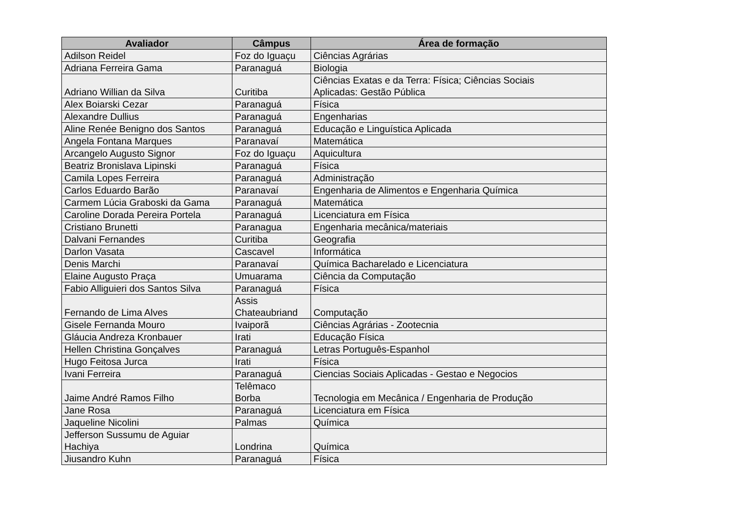| Avaliador | Câmpus | Área de formação |
| --- | --- | --- |
| Adilson Reidel | Foz do Iguaçu | Ciências Agrárias |
| Adriana Ferreira Gama | Paranaguá | Biologia |
| Adriano Willian da Silva | Curitiba | Ciências Exatas e da Terra: Física; Ciências Sociais Aplicadas: Gestão Pública |
| Alex Boiarski Cezar | Paranaguá | Física |
| Alexandre Dullius | Paranaguá | Engenharias |
| Aline Renée Benigno dos Santos | Paranaguá | Educação e Linguística Aplicada |
| Angela Fontana Marques | Paranavaí | Matemática |
| Arcangelo Augusto Signor | Foz do Iguaçu | Aquicultura |
| Beatriz Bronislava Lipinski | Paranaguá | Física |
| Camila Lopes Ferreira | Paranaguá | Administração |
| Carlos Eduardo Barão | Paranavaí | Engenharia de Alimentos e Engenharia Química |
| Carmem Lúcia Graboski da Gama | Paranaguá | Matemática |
| Caroline Dorada Pereira Portela | Paranaguá | Licenciatura em Física |
| Cristiano Brunetti | Paranagua | Engenharia mecânica/materiais |
| Dalvani Fernandes | Curitiba | Geografia |
| Darlon Vasata | Cascavel | Informática |
| Denis Marchi | Paranavaí | Química Bacharelado e Licenciatura |
| Elaine Augusto Praça | Umuarama | Ciência da Computação |
| Fabio Alliguieri dos Santos Silva | Paranaguá | Física |
| Fernando de Lima Alves | Assis Chateaubriand | Computação |
| Gisele Fernanda Mouro | Ivaiporã | Ciências Agrárias - Zootecnia |
| Gláucia Andreza Kronbauer | Irati | Educação Física |
| Hellen Christina Gonçalves | Paranaguá | Letras Português-Espanhol |
| Hugo Feitosa Jurca | Irati | Física |
| Ivani Ferreira | Paranaguá | Ciencias Sociais Aplicadas - Gestao e Negocios |
| Jaime André Ramos Filho | Telêmaco Borba | Tecnologia em Mecânica / Engenharia de Produção |
| Jane Rosa | Paranaguá | Licenciatura em Física |
| Jaqueline Nicolini | Palmas | Química |
| Jefferson Sussumu de Aguiar Hachiya | Londrina | Química |
| Jiusandro Kuhn | Paranaguá | Física |